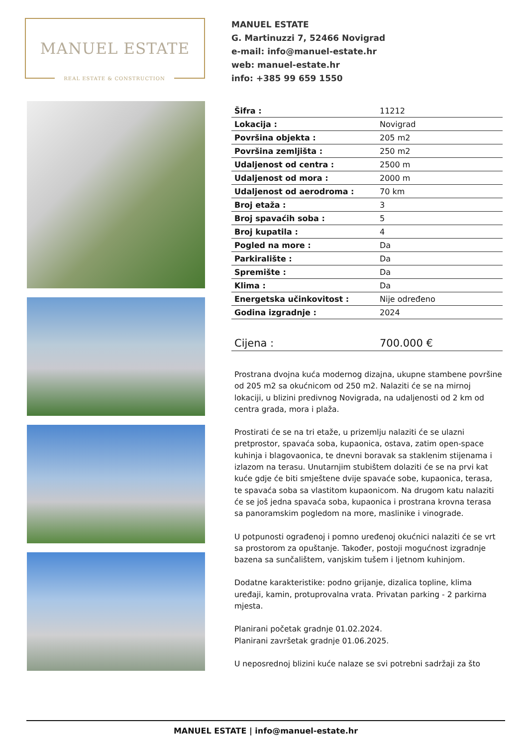MANUEL ESTATE
REAL ESTATE & CONSTRUCTION
MANUEL ESTATE
G. Martinuzzi 7, 52466 Novigrad
e-mail: info@manuel-estate.hr
web: manuel-estate.hr
info: +385 99 659 1550
| Šifra : | 11212 |
| Lokacija : | Novigrad |
| Površina objekta : | 205 m2 |
| Površina zemljišta : | 250 m2 |
| Udaljenost od centra : | 2500 m |
| Udaljenost od mora : | 2000 m |
| Udaljenost od aerodroma : | 70 km |
| Broj etaža : | 3 |
| Broj spavaćih soba : | 5 |
| Broj kupatila : | 4 |
| Pogled na more : | Da |
| Parkiralište : | Da |
| Spremište : | Da |
| Klima : | Da |
| Energetska učinkovitost : | Nije određeno |
| Godina izgradnje : | 2024 |
| Cijena : | 700.000 € |
Prostrana dvojna kuća modernog dizajna, ukupne stambene površine od 205 m2 sa okućnicom od 250 m2. Nalaziti će se na mirnoj lokaciji, u blizini predivnog Novigrada, na udaljenosti od 2 km od centra grada, mora i plaža.
Prostirati će se na tri etaže, u prizemlju nalaziti će se ulazni pretprostor, spavaća soba, kupaonica, ostava, zatim open-space kuhinja i blagovaonica, te dnevni boravak sa staklenim stijenama i izlazom na terasu. Unutarnjim stubištem dolaziti će se na prvi kat kuće gdje će biti smještene dvije spavaće sobe, kupaonica, terasa, te spavaća soba sa vlastitom kupaonicom. Na drugom katu nalaziti će se još jedna spavaća soba, kupaonica i prostrana krovna terasa sa panoramskim pogledom na more, maslinike i vinograde.
U potpunosti ograđenoj i pomno uređenoj okućnici nalaziti će se vrt sa prostorom za opuštanje. Također, postoji mogućnost izgradnje bazena sa sunčalištem, vanjskim tušem i ljetnom kuhinjom.
Dodatne karakteristike: podno grijanje, dizalica topline, klima uređaji, kamin, protuprovalna vrata. Privatan parking - 2 parkirna mjesta.
Planirani početak gradnje 01.02.2024.
Planirani završetak gradnje 01.06.2025.
U neposrednoj blizini kuće nalaze se svi potrebni sadržaji za što
MANUEL ESTATE | info@manuel-estate.hr